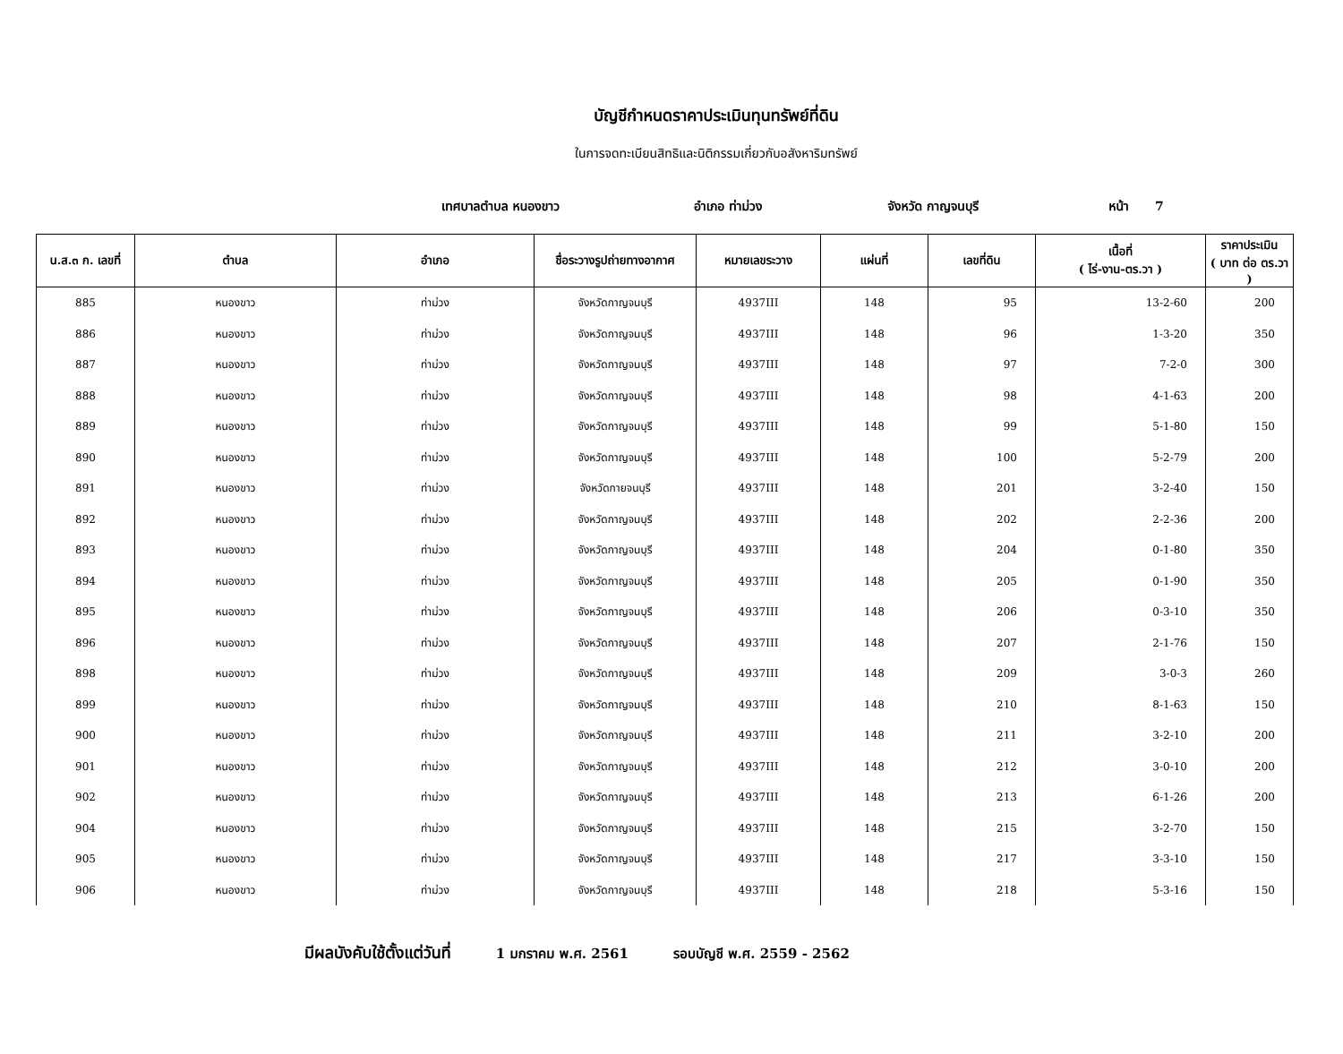บัญชีกำหนดราคาประเมินทุนทรัพย์ที่ดิน
ในการจดทะเบียนสิทธิและนิติกรรมเกี่ยวกับอสังหาริมทรัพย์
เทศบาลตำบล หนองขาว อำเภอ ท่าม่วง จังหวัด กาญจนบุรี หน้า 7
| น.ส.๓ ก. เลขที่ | ตำบล | อำเภอ | ชื่อระวางรูปถ่ายทางอากาศ | หมายเลขระวาง | แผ่นที่ | เลขที่ดิน | เนื้อที่ ( ไร่-งาน-ตร.วา ) | ราคาประเมิน ( บาท ต่อ ตร.วา ) |
| --- | --- | --- | --- | --- | --- | --- | --- | --- |
| 885 | หนองขาว | ท่าม่วง | จังหวัดกาญจนบุรี | 4937III | 148 | 95 | 13-2-60 | 200 |
| 886 | หนองขาว | ท่าม่วง | จังหวัดกาญจนบุรี | 4937III | 148 | 96 | 1-3-20 | 350 |
| 887 | หนองขาว | ท่าม่วง | จังหวัดกาญจนบุรี | 4937III | 148 | 97 | 7-2-0 | 300 |
| 888 | หนองขาว | ท่าม่วง | จังหวัดกาญจนบุรี | 4937III | 148 | 98 | 4-1-63 | 200 |
| 889 | หนองขาว | ท่าม่วง | จังหวัดกาญจนบุรี | 4937III | 148 | 99 | 5-1-80 | 150 |
| 890 | หนองขาว | ท่าม่วง | จังหวัดกาญจนบุรี | 4937III | 148 | 100 | 5-2-79 | 200 |
| 891 | หนองขาว | ท่าม่วง | จังหวัดกายจนบุรี | 4937III | 148 | 201 | 3-2-40 | 150 |
| 892 | หนองขาว | ท่าม่วง | จังหวัดกาญจนบุรี | 4937III | 148 | 202 | 2-2-36 | 200 |
| 893 | หนองขาว | ท่าม่วง | จังหวัดกาญจนบุรี | 4937III | 148 | 204 | 0-1-80 | 350 |
| 894 | หนองขาว | ท่าม่วง | จังหวัดกาญจนบุรี | 4937III | 148 | 205 | 0-1-90 | 350 |
| 895 | หนองขาว | ท่าม่วง | จังหวัดกาญจนบุรี | 4937III | 148 | 206 | 0-3-10 | 350 |
| 896 | หนองขาว | ท่าม่วง | จังหวัดกาญจนบุรี | 4937III | 148 | 207 | 2-1-76 | 150 |
| 898 | หนองขาว | ท่าม่วง | จังหวัดกาญจนบุรี | 4937III | 148 | 209 | 3-0-3 | 260 |
| 899 | หนองขาว | ท่าม่วง | จังหวัดกาญจนบุรี | 4937III | 148 | 210 | 8-1-63 | 150 |
| 900 | หนองขาว | ท่าม่วง | จังหวัดกาญจนบุรี | 4937III | 148 | 211 | 3-2-10 | 200 |
| 901 | หนองขาว | ท่าม่วง | จังหวัดกาญจนบุรี | 4937III | 148 | 212 | 3-0-10 | 200 |
| 902 | หนองขาว | ท่าม่วง | จังหวัดกาญจนบุรี | 4937III | 148 | 213 | 6-1-26 | 200 |
| 904 | หนองขาว | ท่าม่วง | จังหวัดกาญจนบุรี | 4937III | 148 | 215 | 3-2-70 | 150 |
| 905 | หนองขาว | ท่าม่วง | จังหวัดกาญจนบุรี | 4937III | 148 | 217 | 3-3-10 | 150 |
| 906 | หนองขาว | ท่าม่วง | จังหวัดกาญจนบุรี | 4937III | 148 | 218 | 5-3-16 | 150 |
มีผลบังคับใช้ตั้งแต่วันที่ 1 มกราคม พ.ศ. 2561 รอบบัญชี พ.ศ. 2559 - 2562